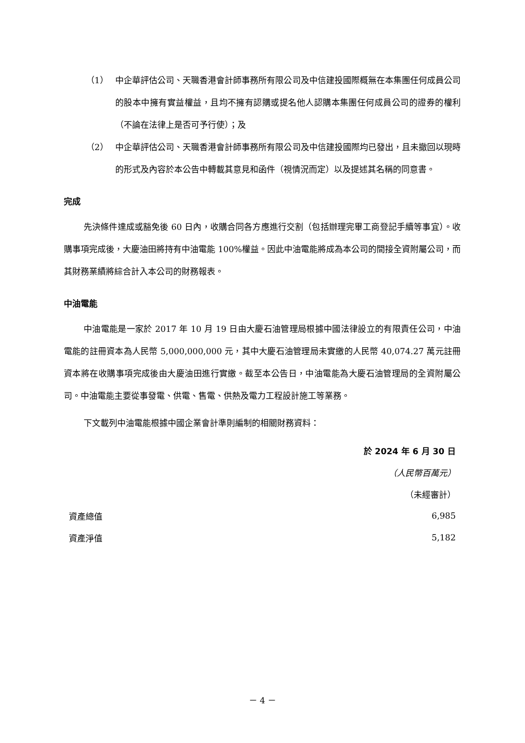（1） 中企華評估公司、天職香港會計師事務所有限公司及中信建投國際概無在本集團任何成員公司的股本中擁有實益權益，且均不擁有認購或提名他人認購本集團任何成員公司的證券的權利（不論在法律上是否可予行使）；及
（2） 中企華評估公司、天職香港會計師事務所有限公司及中信建投國際均已發出，且未撤回以現時的形式及內容於本公告中轉載其意見和函件（視情況而定）以及提述其名稱的同意書。
完成
先決條件達成或豁免後 60 日內，收購合同各方應進行交割（包括辦理完畢工商登記手續等事宜）。收購事項完成後，大慶油田將持有中油電能 100%權益。因此中油電能將成為本公司的間接全資附屬公司，而其財務業績將綜合計入本公司的財務報表。
中油電能
中油電能是一家於 2017 年 10 月 19 日由大慶石油管理局根據中國法律設立的有限責任公司，中油電能的註冊資本為人民幣 5,000,000,000 元，其中大慶石油管理局未實繳的人民幣 40,074.27 萬元註冊資本將在收購事項完成後由大慶油田進行實繳。截至本公告日，中油電能為大慶石油管理局的全資附屬公司。中油電能主要從事發電、供電、售電、供熱及電力工程設計施工等業務。
下文載列中油電能根據中國企業會計準則編制的相關財務資料：
| | 於 2024 年 6 月 30 日 |
| --- | --- |
| | （人民幣百萬元） |
| | （未經審計） |
| 資產總值 | 6,985 |
| 資產淨值 | 5,182 |
－ 4 －